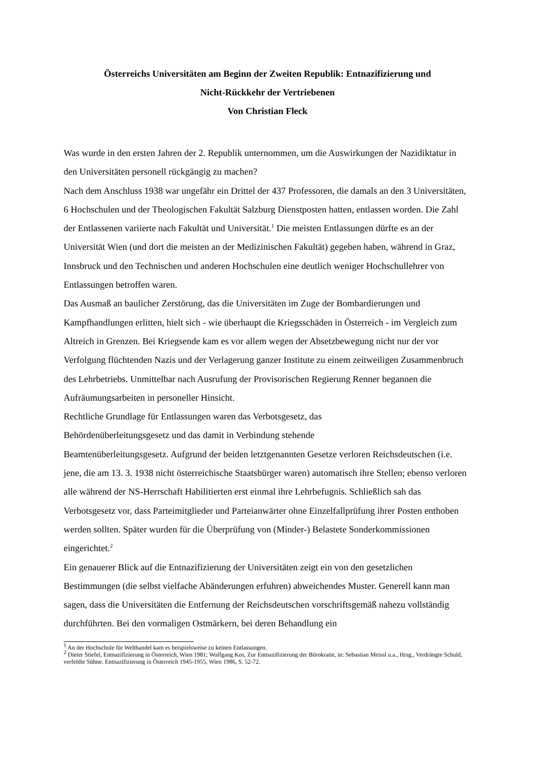Österreichs Universitäten am Beginn der Zweiten Republik: Entnazifizierung und
Nicht-Rückkehr der Vertriebenen
Von Christian Fleck
Was wurde in den ersten Jahren der 2. Republik unternommen, um die Auswirkungen der Nazidiktatur in den Universitäten personell rückgängig zu machen?
Nach dem Anschluss 1938 war ungefähr ein Drittel der 437 Professoren, die damals an den 3 Universitäten, 6 Hochschulen und der Theologischen Fakultät Salzburg Dienstposten hatten, entlassen worden. Die Zahl der Entlassenen variierte nach Fakultät und Universität.<sup>1</sup> Die meisten Entlassungen dürfte es an der Universität Wien (und dort die meisten an der Medizinischen Fakultät) gegeben haben, während in Graz, Innsbruck und den Technischen und anderen Hochschulen eine deutlich weniger Hochschullehrer von Entlassungen betroffen waren.
Das Ausmaß an baulicher Zerstörung, das die Universitäten im Zuge der Bombardierungen und Kampfhandlungen erlitten, hielt sich - wie überhaupt die Kriegsschäden in Österreich - im Vergleich zum Altreich in Grenzen. Bei Kriegsende kam es vor allem wegen der Absetzbewegung nicht nur der vor Verfolgung flüchtenden Nazis und der Verlagerung ganzer Institute zu einem zeitweiligen Zusammenbruch des Lehrbetriebs. Unmittelbar nach Ausrufung der Provisorischen Regierung Renner begannen die Aufräumungsarbeiten in personeller Hinsicht.
Rechtliche Grundlage für Entlassungen waren das Verbotsgesetz, das
Behördenüberleitungsgesetz und das damit in Verbindung stehende
Beamtenüberleitungsgesetz. Aufgrund der beiden letztgenannten Gesetze verloren Reichsdeutschen (i.e. jene, die am 13. 3. 1938 nicht österreichische Staatsbürger waren) automatisch ihre Stellen; ebenso verloren alle während der NS-Herrschaft Habilitierten erst einmal ihre Lehrbefugnis. Schließlich sah das Verbotsgesetz vor, dass Parteimitglieder und Parteianwärter ohne Einzelfallprüfung ihrer Posten enthoben werden sollten. Später wurden für die Überprüfung von (Minder-) Belastete Sonderkommissionen eingerichtet.<sup>2</sup>
Ein genauerer Blick auf die Entnazifizierung der Universitäten zeigt ein von den gesetzlichen Bestimmungen (die selbst vielfache Abänderungen erfuhren) abweichendes Muster. Generell kann man sagen, dass die Universitäten die Entfernung der Reichsdeutschen vorschriftsgemäß nahezu vollständig durchführten. Bei den vormaligen Ostmärkern, bei deren Behandlung ein
<sup>1</sup> An der Hochschule für Welthandel kam es beispielsweise zu keinen Entlassungen.
<sup>2</sup> Dieter Stiefel, Entnazifizierung in Österreich, Wien 1981; Wolfgang Kos, Zur Entnazifizierung der Bürokratie, in: Sebastian Meissl u.a., Hrsg., Verdrängte Schuld, verfehlte Sühne. Entnazifizierung in Österreich 1945-1955, Wien 1986, S. 52-72.